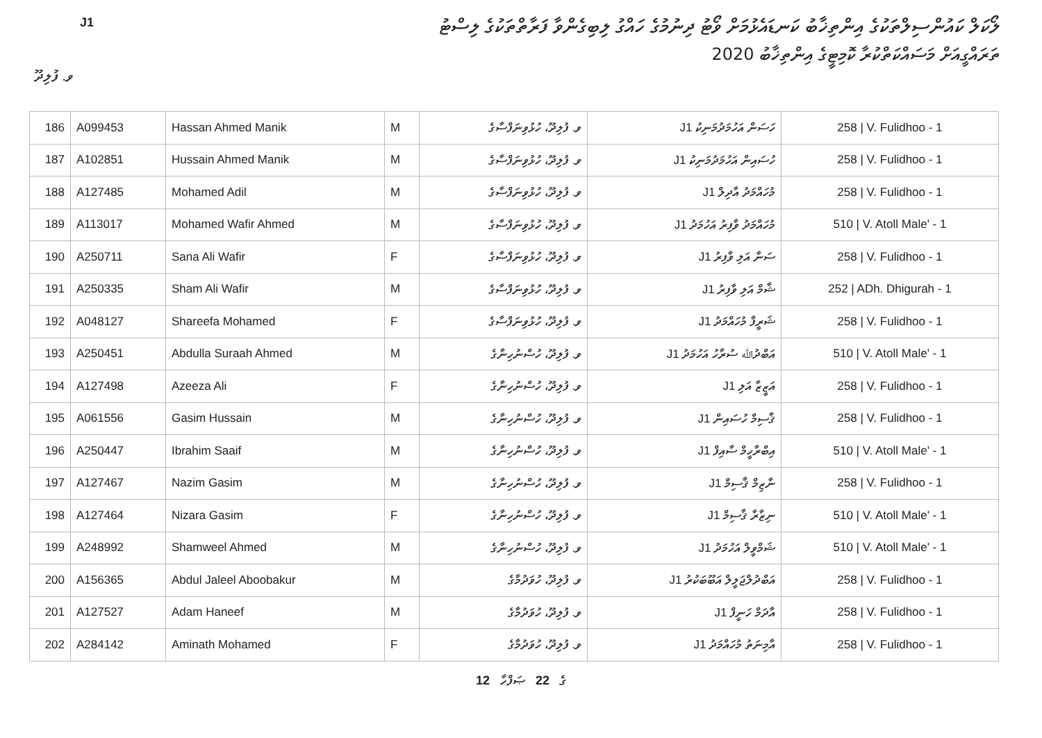J1
ލޯކަލް ކައުންސިލްތަކުގެ އިންތިޚާބު ކަނޑައެޅުމަށް ވޯޓު ދިނުމުގެ ހައްގު ލިބިގެންވާ ފަރާތްތަކުގެ ލިސްޓު
ތަރައްގީއަށް މަސައްކަތްކުރާ ކޮމިޓީގެ އިންތިޚާބު 2020
ވ. ފުލިދޫ
| 186 | A099453 | Hassan Ahmed Manik | M | ވ. ފުލިދޫ، ހުޅުވިނަފްސާގެ | ހަސަން އަހުމަދުމަނިކު J1 | 258 / V. Fulidhoo - 1 |
| 187 | A102851 | Hussain Ahmed Manik | M | ވ. ފުލިދޫ، ހުޅުވިނަފްސާގެ | ހުސައިން އަހުމަދުމަނިކު J1 | 258 / V. Fulidhoo - 1 |
| 188 | A127485 | Mohamed Adil | M | ވ. ފުލިދޫ، ހުޅުވިނަފްސާގެ | މުހައްމަދު އާދިލް J1 | 258 / V. Fulidhoo - 1 |
| 189 | A113017 | Mohamed Wafir Ahmed | M | ވ. ފުލިދޫ، ހުޅުވިނަފްސާގެ | މުހައްމަދު ވާފިރު އަހުމަދު J1 | 510 / V. Atoll Male' - 1 |
| 190 | A250711 | Sana Ali Wafir | F | ވ. ފުލިދޫ، ހުޅުވިނަފްސާގެ | ސަނާ އަލި ވާފިރު J1 | 258 / V. Fulidhoo - 1 |
| 191 | A250335 | Sham Ali Wafir | M | ވ. ފުލިދޫ، ހުޅުވިނަފްސާގެ | ޝާމް އަލި ވާފިރު J1 | 252 / ADh. Dhigurah - 1 |
| 192 | A048127 | Shareefa Mohamed | F | ވ. ފުލިދޫ، ހުޅުވިނަފްސާގެ | ޝަރީފާ މުހައްމަދު J1 | 258 / V. Fulidhoo - 1 |
| 193 | A250451 | Abdulla Suraah Ahmed | M | ވ. ފުލިދޫ، ހުސްނުހިނާގެ | އަބްދުﷲ ސުރާހު އަހުމަދު J1 | 510 / V. Atoll Male' - 1 |
| 194 | A127498 | Azeeza Ali | F | ވ. ފުލިދޫ، ހުސްނުހިނާގެ | އަޒީޒާ އަލި J1 | 258 / V. Fulidhoo - 1 |
| 195 | A061556 | Gasim Hussain | M | ވ. ފުލިދޫ، ހުސްނުހިނާގެ | ޤާސިމް ހުސައިން J1 | 258 / V. Fulidhoo - 1 |
| 196 | A250447 | Ibrahim Saaif | M | ވ. ފުލިދޫ، ހުސްނުހިނާގެ | އިބްރާހީމް ސާއިފް J1 | 510 / V. Atoll Male' - 1 |
| 197 | A127467 | Nazim Gasim | M | ވ. ފުލިދޫ، ހުސްނުހިނާގެ | ނާޒިމް ޤާސިމް J1 | 258 / V. Fulidhoo - 1 |
| 198 | A127464 | Nizara Gasim | F | ވ. ފުލިދޫ، ހުސްނުހިނާގެ | ނިޒާރާ ޤާސިމް J1 | 510 / V. Atoll Male' - 1 |
| 199 | A248992 | Shamweel Ahmed | M | ވ. ފުލިދޫ، ހުސްނުހިނާގެ | ޝަމްވީލް އަހުމަދު J1 | 510 / V. Atoll Male' - 1 |
| 200 | A156365 | Abdul Jaleel Aboobakur | M | ވ. ފުލިދޫ، ހުވަދުމާގެ | އަބްދުލްޖަލީލް އަބޫބަކުރު J1 | 258 / V. Fulidhoo - 1 |
| 201 | A127527 | Adam Haneef | M | ވ. ފުލިދޫ، ހުވަދުމާގެ | އާދަމް ހަނީފް J1 | 258 / V. Fulidhoo - 1 |
| 202 | A284142 | Aminath Mohamed | F | ވ. ފުލިދޫ، ހުވަދުމާގެ | އާމިނަތު މުހައްމަދު J1 | 258 / V. Fulidhoo - 1 |
12 ގެ 22 ޞަފްހާ